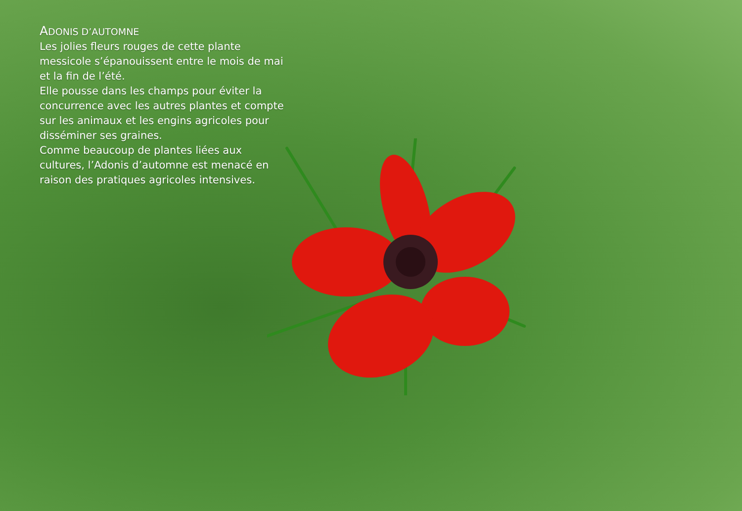ADONIS D’AUTOMNE
Les jolies fleurs rouges de cette plante messicole s’épanouissent entre le mois de mai et la fin de l’été.
Elle pousse dans les champs pour éviter la concurrence avec les autres plantes et compte sur les animaux et les engins agricoles pour disséminer ses graines.
Comme beaucoup de plantes liées aux cultures, l’Adonis d’automne est menacé en raison des pratiques agricoles intensives.